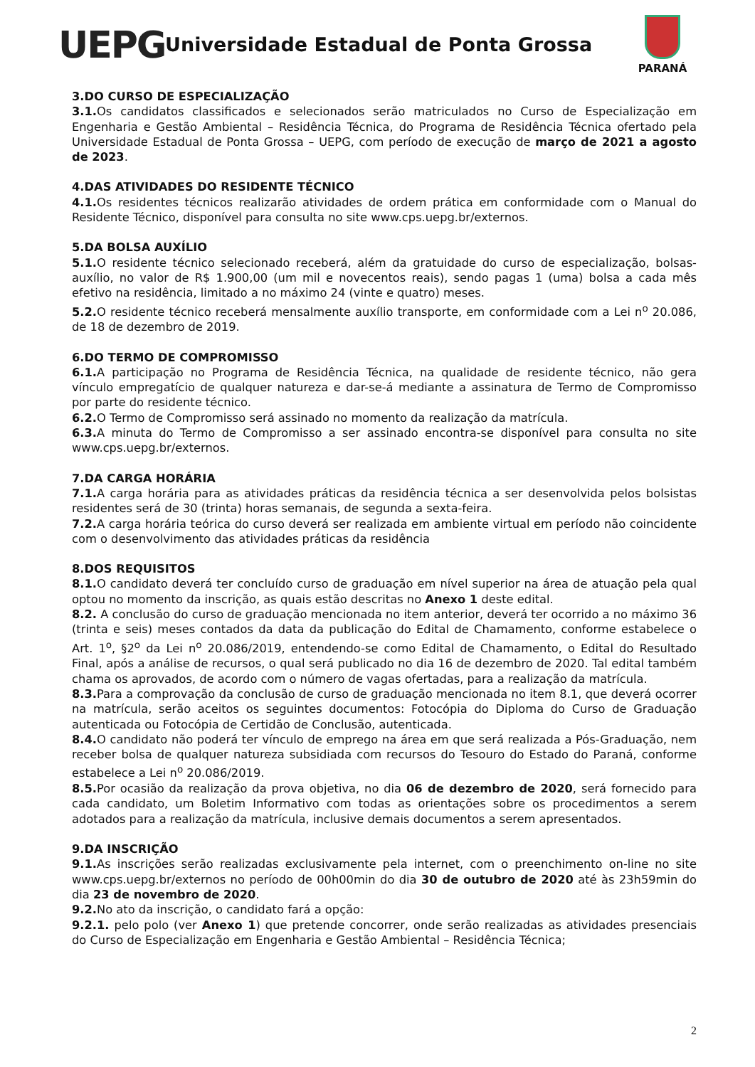UEPG
Universidade Estadual de Ponta Grossa
PARANÁ
3.DO CURSO DE ESPECIALIZAÇÃO
3.1. Os candidatos classificados e selecionados serão matriculados no Curso de Especialização em Engenharia e Gestão Ambiental – Residência Técnica, do Programa de Residência Técnica ofertado pela Universidade Estadual de Ponta Grossa – UEPG, com período de execução de março de 2021 a agosto de 2023.
4.DAS ATIVIDADES DO RESIDENTE TÉCNICO
4.1. Os residentes técnicos realizarão atividades de ordem prática em conformidade com o Manual do Residente Técnico, disponível para consulta no site www.cps.uepg.br/externos.
5.DA BOLSA AUXÍLIO
5.1. O residente técnico selecionado receberá, além da gratuidade do curso de especialização, bolsas-auxílio, no valor de R$ 1.900,00 (um mil e novecentos reais), sendo pagas 1 (uma) bolsa a cada mês efetivo na residência, limitado a no máximo 24 (vinte e quatro) meses.
5.2. O residente técnico receberá mensalmente auxílio transporte, em conformidade com a Lei n<sup>o</sup> 20.086, de 18 de dezembro de 2019.
6.DO TERMO DE COMPROMISSO
6.1. A participação no Programa de Residência Técnica, na qualidade de residente técnico, não gera vínculo empregatício de qualquer natureza e dar-se-á mediante a assinatura de Termo de Compromisso por parte do residente técnico.
6.2. O Termo de Compromisso será assinado no momento da realização da matrícula.
6.3. A minuta do Termo de Compromisso a ser assinado encontra-se disponível para consulta no site www.cps.uepg.br/externos.
7.DA CARGA HORÁRIA
7.1. A carga horária para as atividades práticas da residência técnica a ser desenvolvida pelos bolsistas residentes será de 30 (trinta) horas semanais, de segunda a sexta-feira.
7.2. A carga horária teórica do curso deverá ser realizada em ambiente virtual em período não coincidente com o desenvolvimento das atividades práticas da residência
8.DOS REQUISITOS
8.1. O candidato deverá ter concluído curso de graduação em nível superior na área de atuação pela qual optou no momento da inscrição, as quais estão descritas no Anexo 1 deste edital.
8.2. A conclusão do curso de graduação mencionada no item anterior, deverá ter ocorrido a no máximo 36 (trinta e seis) meses contados da data da publicação do Edital de Chamamento, conforme estabelece o Art. 1<sup>o</sup>, §2<sup>o</sup> da Lei n<sup>o</sup> 20.086/2019, entendendo-se como Edital de Chamamento, o Edital do Resultado Final, após a análise de recursos, o qual será publicado no dia 16 de dezembro de 2020. Tal edital também chama os aprovados, de acordo com o número de vagas ofertadas, para a realização da matrícula.
8.3. Para a comprovação da conclusão de curso de graduação mencionada no item 8.1, que deverá ocorrer na matrícula, serão aceitos os seguintes documentos: Fotocópia do Diploma do Curso de Graduação autenticada ou Fotocópia de Certidão de Conclusão, autenticada.
8.4. O candidato não poderá ter vínculo de emprego na área em que será realizada a Pós-Graduação, nem receber bolsa de qualquer natureza subsidiada com recursos do Tesouro do Estado do Paraná, conforme estabelece a Lei n<sup>o</sup> 20.086/2019.
8.5. Por ocasião da realização da prova objetiva, no dia 06 de dezembro de 2020, será fornecido para cada candidato, um Boletim Informativo com todas as orientações sobre os procedimentos a serem adotados para a realização da matrícula, inclusive demais documentos a serem apresentados.
9.DA INSCRIÇÃO
9.1. As inscrições serão realizadas exclusivamente pela internet, com o preenchimento on-line no site www.cps.uepg.br/externos no período de 00h00min do dia 30 de outubro de 2020 até às 23h59min do dia 23 de novembro de 2020.
9.2. No ato da inscrição, o candidato fará a opção:
9.2.1. pelo polo (ver Anexo 1) que pretende concorrer, onde serão realizadas as atividades presenciais do Curso de Especialização em Engenharia e Gestão Ambiental – Residência Técnica;
2